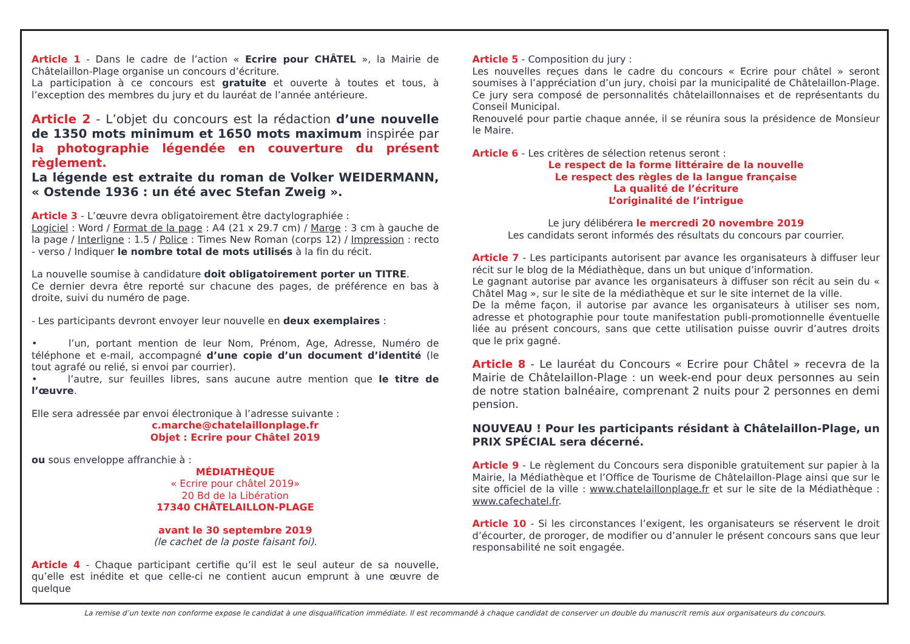Article 1 - Dans le cadre de l’action « Ecrire pour CHÂTEL », la Mairie de Châtelaillon-Plage organise un concours d’écriture.
La participation à ce concours est gratuite et ouverte à toutes et tous, à l’exception des membres du jury et du lauréat de l’année antérieure.
Article 2 - L’objet du concours est la rédaction d’une nouvelle de 1350 mots minimum et 1650 mots maximum inspirée par la photographie légendée en couverture du présent règlement.
La légende est extraite du roman de Volker WEIDERMANN, « Ostende 1936 : un été avec Stefan Zweig ».
Article 3 - L’œuvre devra obligatoirement être dactylographiée :
Logiciel : Word / Format de la page : A4 (21 x 29.7 cm) / Marge : 3 cm à gauche de la page / Interligne : 1.5 / Police : Times New Roman (corps 12) / Impression : recto - verso / Indiquer le nombre total de mots utilisés à la fin du récit.
La nouvelle soumise à candidature doit obligatoirement porter un TITRE.
Ce dernier devra être reporté sur chacune des pages, de préférence en bas à droite, suivi du numéro de page.
- Les participants devront envoyer leur nouvelle en deux exemplaires :
• l’un, portant mention de leur Nom, Prénom, Age, Adresse, Numéro de téléphone et e-mail, accompagné d’une copie d’un document d’identité (le tout agrafé ou relié, si envoi par courrier).
• l’autre, sur feuilles libres, sans aucune autre mention que le titre de l’œuvre.
Elle sera adressée par envoi électronique à l’adresse suivante :
c.marche@chatelaillonplage.fr
Objet : Ecrire pour Châtel 2019
ou sous enveloppe affranchie à :
MÉDIATHÈQUE
« Ecrire pour châtel 2019»
20 Bd de la Libération
17340 CHÂTELAILLON-PLAGE
avant le 30 septembre 2019
(le cachet de la poste faisant foi).
Article 4 - Chaque participant certifie qu’il est le seul auteur de sa nouvelle, qu’elle est inédite et que celle-ci ne contient aucun emprunt à une œuvre de quelque
Article 5 - Composition du jury :
Les nouvelles reçues dans le cadre du concours « Ecrire pour châtel » seront soumises à l’appréciation d’un jury, choisi par la municipalité de Châtelaillon-Plage. Ce jury sera composé de personnalités châtelaillonnaises et de représentants du Conseil Municipal.
Renouvelé pour partie chaque année, il se réunira sous la présidence de Monsieur le Maire.
Article 6 - Les critères de sélection retenus seront :
Le respect de la forme littéraire de la nouvelle
Le respect des règles de la langue française
La qualité de l’écriture
L’originalité de l’intrigue
Le jury délibérera le mercredi 20 novembre 2019
Les candidats seront informés des résultats du concours par courrier.
Article 7 - Les participants autorisent par avance les organisateurs à diffuser leur récit sur le blog de la Médiathèque, dans un but unique d’information.
Le gagnant autorise par avance les organisateurs à diffuser son récit au sein du « Châtel Mag », sur le site de la médiathèque et sur le site internet de la ville.
De la même façon, il autorise par avance les organisateurs à utiliser ses nom, adresse et photographie pour toute manifestation publi-promotionnelle éventuelle liée au présent concours, sans que cette utilisation puisse ouvrir d’autres droits que le prix gagné.
Article 8 - Le lauréat du Concours « Ecrire pour Châtel » recevra de la Mairie de Châtelaillon-Plage : un week-end pour deux personnes au sein de notre station balnéaire, comprenant 2 nuits pour 2 personnes en demi pension.
NOUVEAU ! Pour les participants résidant à Châtelaillon-Plage, un PRIX SPÉCIAL sera décerné.
Article 9 - Le règlement du Concours sera disponible gratuitement sur papier à la Mairie, la Médiathèque et l’Office de Tourisme de Châtelaillon-Plage ainsi que sur le site officiel de la ville : www.chatelaillonplage.fr et sur le site de la Médiathèque : www.cafechatel.fr.
Article 10 - Si les circonstances l’exigent, les organisateurs se réservent le droit d’écourter, de proroger, de modifier ou d’annuler le présent concours sans que leur responsabilité ne soit engagée.
La remise d’un texte non conforme expose le candidat à une disqualification immédiate. Il est recommandé à chaque candidat de conserver un double du manuscrit remis aux organisateurs du concours.